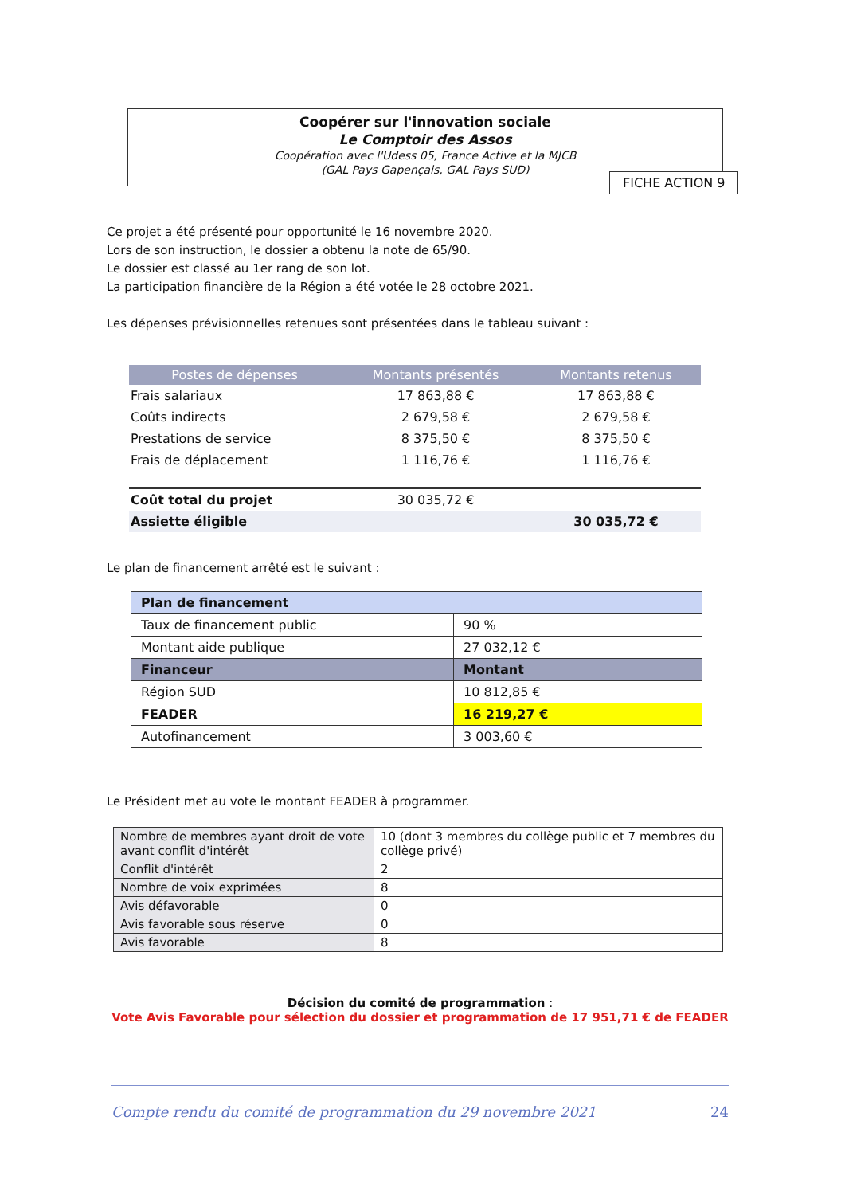Coopérer sur l'innovation sociale
Le Comptoir des Assos
Coopération avec l'Udess 05, France Active et la MJCB
(GAL Pays Gapençais, GAL Pays SUD)
FICHE ACTION 9
Ce projet a été présenté pour opportunité le 16 novembre 2020.
Lors de son instruction, le dossier a obtenu la note de 65/90.
Le dossier est classé au 1er rang de son lot.
La participation financière de la Région a été votée le 28 octobre 2021.
Les dépenses prévisionnelles retenues sont présentées dans le tableau suivant :
| Postes de dépenses | Montants présentés | Montants retenus |
| --- | --- | --- |
| Frais salariaux | 17 863,88 € | 17 863,88 € |
| Coûts indirects | 2 679,58 € | 2 679,58 € |
| Prestations de service | 8 375,50 € | 8 375,50 € |
| Frais de déplacement | 1 116,76 € | 1 116,76 € |
| Coût total du projet | 30 035,72 € | |
| Assiette éligible | | 30 035,72 € |
Le plan de financement arrêté est le suivant :
| Plan de financement | |
| Taux de financement public | 90 % |
| Montant aide publique | 27 032,12 € |
| Financeur | Montant |
| Région SUD | 10 812,85 € |
| FEADER | 16 219,27 € |
| Autofinancement | 3 003,60 € |
Le Président met au vote le montant FEADER à programmer.
| Nombre de membres ayant droit de vote avant conflit d'intérêt | 10 (dont 3 membres du collège public et 7 membres du collège privé) |
| Conflit d'intérêt | 2 |
| Nombre de voix exprimées | 8 |
| Avis défavorable | 0 |
| Avis favorable sous réserve | 0 |
| Avis favorable | 8 |
Décision du comité de programmation :
Vote Avis Favorable pour sélection du dossier et programmation de 17 951,71 € de FEADER
Compte rendu du comité de programmation du 29 novembre 2021 24